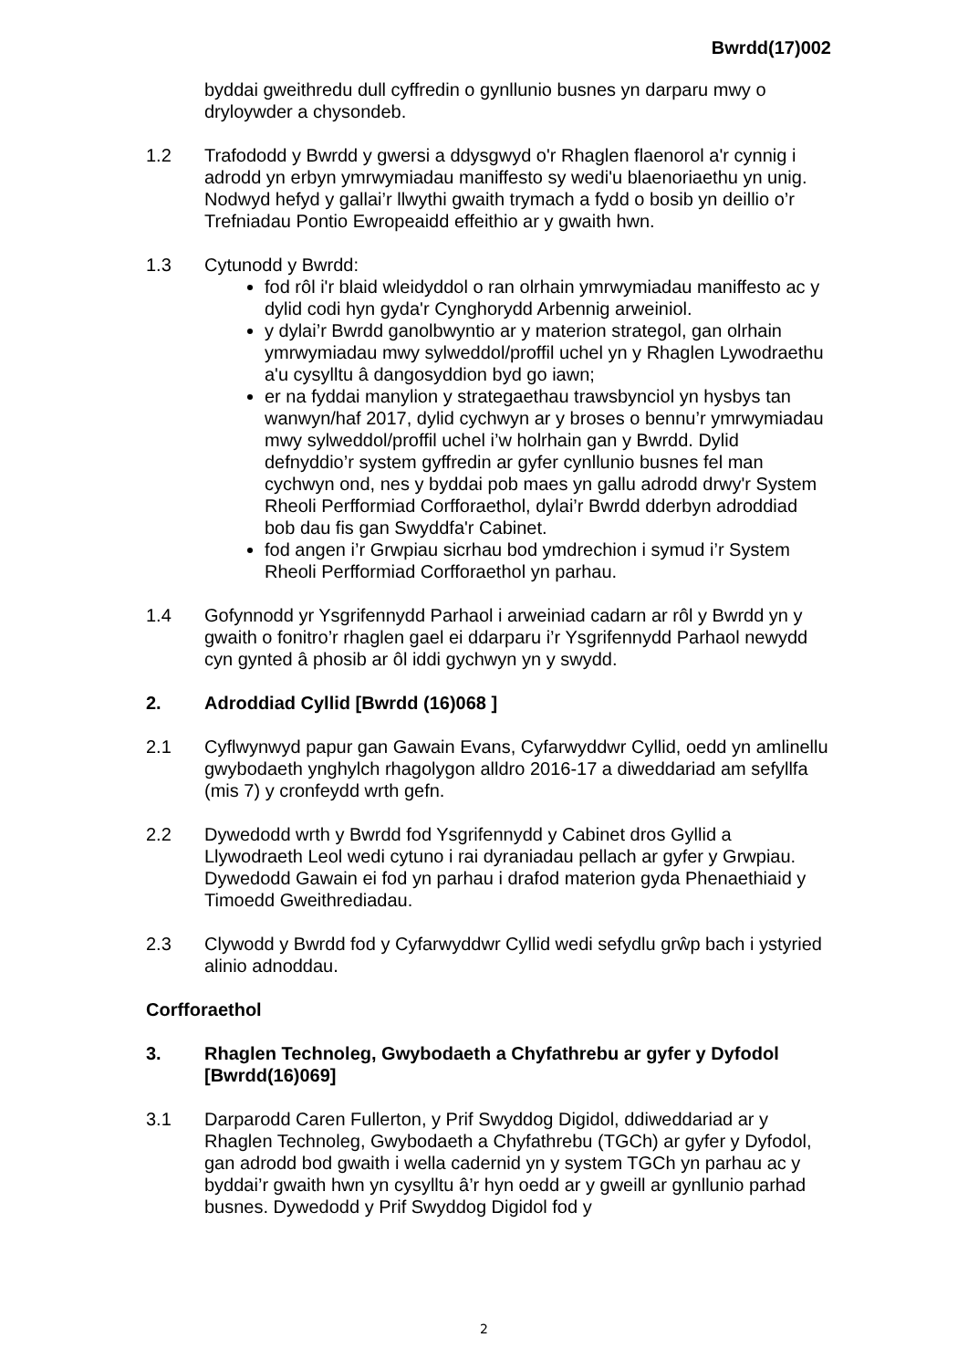Bwrdd(17)002
byddai gweithredu dull cyffredin o gynllunio busnes yn darparu mwy o dryloywder a chysondeb.
1.2 Trafododd y Bwrdd y gwersi a ddysgwyd o'r Rhaglen flaenorol a'r cynnig i adrodd yn erbyn ymrwymiadau maniffesto sy wedi'u blaenoriaethu yn unig. Nodwyd hefyd y gallai’r llwythi gwaith trymach a fydd o bosib yn deillio o’r Trefniadau Pontio Ewropeaidd effeithio ar y gwaith hwn.
1.3 Cytunodd y Bwrdd:
fod rôl i'r blaid wleidyddol o ran olrhain ymrwymiadau maniffesto ac y dylid codi hyn gyda'r Cynghorydd Arbennig arweiniol.
y dylai’r Bwrdd ganolbwyntio ar y materion strategol, gan olrhain ymrwymiadau mwy sylweddol/proffil uchel yn y Rhaglen Lywodraethu a'u cysylltu â dangosyddion byd go iawn;
er na fyddai manylion y strategaethau trawsbynciol yn hysbys tan wanwyn/haf 2017, dylid cychwyn ar y broses o bennu’r ymrwymiadau mwy sylweddol/proffil uchel i’w holrhain gan y Bwrdd. Dylid defnyddio’r system gyffredin ar gyfer cynllunio busnes fel man cychwyn ond, nes y byddai pob maes yn gallu adrodd drwy'r System Rheoli Perfformiad Corfforaethol, dylai’r Bwrdd dderbyn adroddiad bob dau fis gan Swyddfa'r Cabinet.
fod angen i’r Grwpiau sicrhau bod ymdrechion i symud i’r System Rheoli Perfformiad Corfforaethol yn parhau.
1.4 Gofynnodd yr Ysgrifennydd Parhaol i arweiniad cadarn ar rôl y Bwrdd yn y gwaith o fonitro’r rhaglen gael ei ddarparu i’r Ysgrifennydd Parhaol newydd cyn gynted â phosib ar ôl iddi gychwyn yn y swydd.
2. Adroddiad Cyllid [Bwrdd (16)068 ]
2.1 Cyflwynwyd papur gan Gawain Evans, Cyfarwyddwr Cyllid, oedd yn amlinellu gwybodaeth ynghylch rhagolygon alldro 2016-17 a diweddariad am sefyllfa (mis 7) y cronfeydd wrth gefn.
2.2 Dywedodd wrth y Bwrdd fod Ysgrifennydd y Cabinet dros Gyllid a Llywodraeth Leol wedi cytuno i rai dyraniadau pellach ar gyfer y Grwpiau. Dywedodd Gawain ei fod yn parhau i drafod materion gyda Phenaethiaid y Timoedd Gweithrediadau.
2.3 Clywodd y Bwrdd fod y Cyfarwyddwr Cyllid wedi sefydlu grŵp bach i ystyried alinio adnoddau.
Corfforaethol
3. Rhaglen Technoleg, Gwybodaeth a Chyfathrebu ar gyfer y Dyfodol [Bwrdd(16)069]
3.1 Darparodd Caren Fullerton, y Prif Swyddog Digidol, ddiweddariad ar y Rhaglen Technoleg, Gwybodaeth a Chyfathrebu (TGCh) ar gyfer y Dyfodol, gan adrodd bod gwaith i wella cadernid yn y system TGCh yn parhau ac y byddai’r gwaith hwn yn cysylltu â’r hyn oedd ar y gweill ar gynllunio parhad busnes. Dywedodd y Prif Swyddog Digidol fod y
2